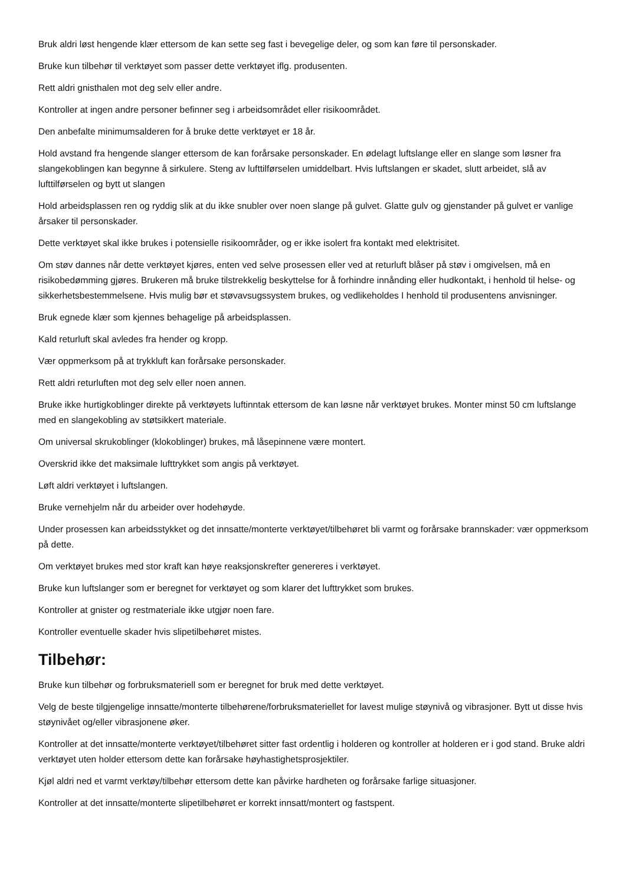Bruk aldri løst hengende klær ettersom de kan sette seg fast i bevegelige deler, og som kan føre til personskader.
Bruke kun tilbehør til verktøyet som passer dette verktøyet iflg. produsenten.
Rett aldri gnisthalen mot deg selv eller andre.
Kontroller at ingen andre personer befinner seg i arbeidsområdet eller risikoområdet.
Den anbefalte minimumsalderen for å bruke dette verktøyet er 18 år.
Hold avstand fra hengende slanger ettersom de kan forårsake personskader. En ødelagt luftslange eller en slange som løsner fra slangekoblingen kan begynne å sirkulere. Steng av lufttilførselen umiddelbart. Hvis luftslangen er skadet, slutt arbeidet, slå av lufttilførselen og bytt ut slangen
Hold arbeidsplassen ren og ryddig slik at du ikke snubler over noen slange på gulvet. Glatte gulv og gjenstander på gulvet er vanlige årsaker til personskader.
Dette verktøyet skal ikke brukes i potensielle risikoområder, og er ikke isolert fra kontakt med elektrisitet.
Om støv dannes når dette verktøyet kjøres, enten ved selve prosessen eller ved at returluft blåser på støv i omgivelsen, må en risikobedømming gjøres. Brukeren må bruke tilstrekkelig beskyttelse for å forhindre innånding eller hudkontakt, i henhold til helse- og sikkerhetsbestemmelsene. Hvis mulig bør et støvavsugssystem brukes, og vedlikeholdes I henhold til produsentens anvisninger.
Bruk egnede klær som kjennes behagelige på arbeidsplassen.
Kald returluft skal avledes fra hender og kropp.
Vær oppmerksom på at trykkluft kan forårsake personskader.
Rett aldri returluften mot deg selv eller noen annen.
Bruke ikke hurtigkoblinger direkte på verktøyets luftinntak ettersom de kan løsne når verktøyet brukes. Monter minst 50 cm luftslange med en slangekobling av støtsikkert materiale.
Om universal skrukoblinger (klokoblinger) brukes, må låsepinnene være montert.
Overskrid ikke det maksimale lufttrykket som angis på verktøyet.
Løft aldri verktøyet i luftslangen.
Bruke vernehjelm når du arbeider over hodehøyde.
Under prosessen kan arbeidsstykket og det innsatte/monterte verktøyet/tilbehøret bli varmt og forårsake brannskader: vær oppmerksom på dette.
Om verktøyet brukes med stor kraft kan høye reaksjonskrefter genereres i verktøyet.
Bruke kun luftslanger som er beregnet for verktøyet og som klarer det lufttrykket som brukes.
Kontroller at gnister og restmateriale ikke utgjør noen fare.
Kontroller eventuelle skader hvis slipetilbehøret mistes.
Tilbehør:
Bruke kun tilbehør og forbruksmateriell som er beregnet for bruk med dette verktøyet.
Velg de beste tilgjengelige innsatte/monterte tilbehørene/forbruksmateriellet for lavest mulige støynivå og vibrasjoner. Bytt ut disse hvis støynivået og/eller vibrasjonene øker.
Kontroller at det innsatte/monterte verktøyet/tilbehøret sitter fast ordentlig i holderen og kontroller at holderen er i god stand. Bruke aldri verktøyet uten holder ettersom dette kan forårsake høyhastighetsprosjektiler.
Kjøl aldri ned et varmt verktøy/tilbehør ettersom dette kan påvirke hardheten og forårsake farlige situasjoner.
Kontroller at det innsatte/monterte slipetilbehøret er korrekt innsatt/montert og fastspent.